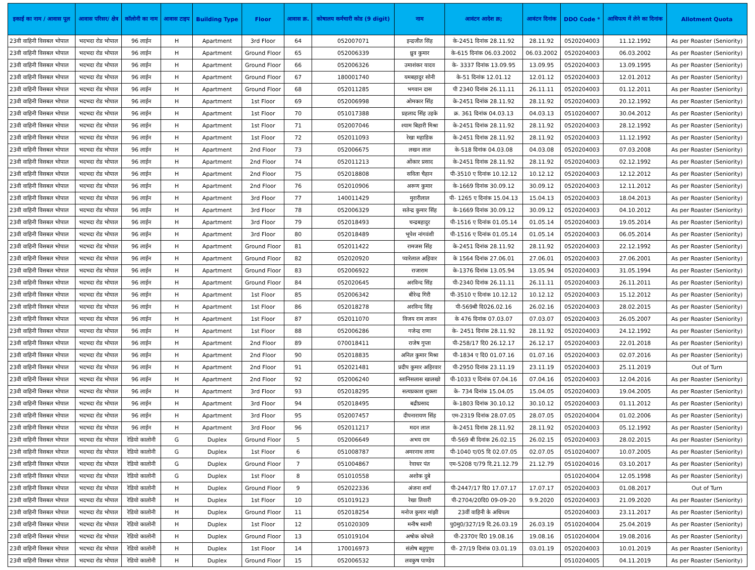| इकाई का नाम / आवास पूल | आवास परिसर/ क्षेत्र | कॉलोनी का नाम | आवास टाइप | Building Type | Floor | आवास क्र. | कोषालय कर्मचारी कोड (9 digit) | नाम | आवंटन आदेश क्र; | आवंटन दिनांक | DDO Code * | आधिपत्य में लेने का दिनांक | Allotment Quota |
| --- | --- | --- | --- | --- | --- | --- | --- | --- | --- | --- | --- | --- | --- |
| 23वी वाहिनी विसबल भोपाल | भदभदा रोड भोपाल | 96 लाईन | H | Apartment | 3rd Floor | 64 | 052007071 | इन्द्रजीत सिंह | के-2451 दिनांक 28.11.92 | 28.11.92 | 0520204003 | 11.12.1992 | As per Roaster (Seniority) |
| 23वी वाहिनी विसबल भोपाल | भदभदा रोड भोपाल | 96 लाईन | H | Apartment | Ground Floor | 65 | 052006339 | ध्रुव कुमार | के-615 दिनांक 06.03.2002 | 06.03.2002 | 0520204003 | 06.03.2002 | As per Roaster (Seniority) |
| 23वी वाहिनी विसबल भोपाल | भदभदा रोड भोपाल | 96 लाईन | H | Apartment | Ground Floor | 66 | 052006326 | उमाशंकर यादव | के- 3337 दिनांक 13.09.95 | 13.09.95 | 0520204003 | 13.09.1995 | As per Roaster (Seniority) |
| 23वी वाहिनी विसबल भोपाल | भदभदा रोड भोपाल | 96 लाईन | H | Apartment | Ground Floor | 67 | 180001740 | यमबहादुर सोनी | के-51 दिनांक 12.01.12 | 12.01.12 | 0520204003 | 12.01.2012 | As per Roaster (Seniority) |
| 23वी वाहिनी विसबल भोपाल | भदभदा रोड भोपाल | 96 लाईन | H | Apartment | Ground Floor | 68 | 052011285 | भगवान दास | पी 2340 दिनांक 26.11.11 | 26.11.11 | 0520204003 | 01.12.2011 | As per Roaster (Seniority) |
| 23वी वाहिनी विसबल भोपाल | भदभदा रोड भोपाल | 96 लाईन | H | Apartment | 1st Floor | 69 | 052006998 | ओमकार सिंह | के-2451 दिनांक 28.11.92 | 28.11.92 | 0520204003 | 20.12.1992 | As per Roaster (Seniority) |
| 23वी वाहिनी विसबल भोपाल | भदभदा रोड भोपाल | 96 लाईन | H | Apartment | 1st Floor | 70 | 051017388 | प्रहलाद सिंह उइके | क्र. 361 दिनांक 04.03.13 | 04.03.13 | 0510204007 | 30.04.2012 | As per Roaster (Seniority) |
| 23वी वाहिनी विसबल भोपाल | भदभदा रोड भोपाल | 96 लाईन | H | Apartment | 1st Floor | 71 | 052007046 | श्याम बिहारी मिश्रा | के-2451 दिनांक 28.11.92 | 28.11.92 | 0520204003 | 28.12.1992 | As per Roaster (Seniority) |
| 23वी वाहिनी विसबल भोपाल | भदभदा रोड भोपाल | 96 लाईन | H | Apartment | 1st Floor | 72 | 052011093 | रेखा महाडिक | के-2451 दिनांक 28.11.92 | 28.11.92 | 0520204003 | 11.12.1992 | As per Roaster (Seniority) |
| 23वी वाहिनी विसबल भोपाल | भदभदा रोड भोपाल | 96 लाईन | H | Apartment | 2nd Floor | 73 | 052006675 | लखन लाल | के-518 दिनांक 04.03.08 | 04.03.08 | 0520204003 | 07.03.2008 | As per Roaster (Seniority) |
| 23वी वाहिनी विसबल भोपाल | भदभदा रोड भोपाल | 96 लाईन | H | Apartment | 2nd Floor | 74 | 052011213 | ओंकार प्रसाद | के-2451 दिनांक 28.11.92 | 28.11.92 | 0520204003 | 02.12.1992 | As per Roaster (Seniority) |
| 23वी वाहिनी विसबल भोपाल | भदभदा रोड भोपाल | 96 लाईन | H | Apartment | 2nd Floor | 75 | 052018808 | सविता चैहान | पी-3510 ए दिनांक 10.12.12 | 10.12.12 | 0520204003 | 12.12.2012 | As per Roaster (Seniority) |
| 23वी वाहिनी विसबल भोपाल | भदभदा रोड भोपाल | 96 लाईन | H | Apartment | 2nd Floor | 76 | 052010906 | अरूण कुमार | के-1669 दिनांक 30.09.12 | 30.09.12 | 0520204003 | 12.11.2012 | As per Roaster (Seniority) |
| 23वी वाहिनी विसबल भोपाल | भदभदा रोड भोपाल | 96 लाईन | H | Apartment | 3rd Floor | 77 | 140011429 | मुरारीलाल | पी- 1265 ए दिनांक 15.04.13 | 15.04.13 | 0520204003 | 18.04.2013 | As per Roaster (Seniority) |
| 23वी वाहिनी विसबल भोपाल | भदभदा रोड भोपाल | 96 लाईन | H | Apartment | 3rd Floor | 78 | 052006329 | सतेन्द्र कुमार सिंह | के-1669 दिनांक 30.09.12 | 30.09.12 | 0520204003 | 04.10.2012 | As per Roaster (Seniority) |
| 23वी वाहिनी विसबल भोपाल | भदभदा रोड भोपाल | 96 लाईन | H | Apartment | 3rd Floor | 79 | 052018493 | चन्द्रबहादुर | पी-1516 ए दिनांक 01.05.14 | 01.05.14 | 0520204003 | 19.05.2014 | As per Roaster (Seniority) |
| 23वी वाहिनी विसबल भोपाल | भदभदा रोड भोपाल | 96 लाईन | H | Apartment | 3rd Floor | 80 | 052018489 | भूपेश नांगवंशी | पी-1516 ए दिनांक 01.05.14 | 01.05.14 | 0520204003 | 06.05.2014 | As per Roaster (Seniority) |
| 23वी वाहिनी विसबल भोपाल | भदभदा रोड भोपाल | 96 लाईन | H | Apartment | Ground Floor | 81 | 052011422 | रामजस सिंह | के-2451 दिनांक 28.11.92 | 28.11.92 | 0520204003 | 22.12.1992 | As per Roaster (Seniority) |
| 23वी वाहिनी विसबल भोपाल | भदभदा रोड भोपाल | 96 लाईन | H | Apartment | Ground Floor | 82 | 052020920 | प्यारेलाल अहिवार | के 1564 दिनांक 27.06.01 | 27.06.01 | 0520204003 | 27.06.2001 | As per Roaster (Seniority) |
| 23वी वाहिनी विसबल भोपाल | भदभदा रोड भोपाल | 96 लाईन | H | Apartment | Ground Floor | 83 | 052006922 | राजाराम | के-1376 दिनांक 13.05.94 | 13.05.94 | 0520204003 | 31.05.1994 | As per Roaster (Seniority) |
| 23वी वाहिनी विसबल भोपाल | भदभदा रोड भोपाल | 96 लाईन | H | Apartment | Ground Floor | 84 | 052020645 | अरविन्द सिंह | पी-2340 दिनांक 26.11.11 | 26.11.11 | 0520204003 | 26.11.2011 | As per Roaster (Seniority) |
| 23वी वाहिनी विसबल भोपाल | भदभदा रोड भोपाल | 96 लाईन | H | Apartment | 1st Floor | 85 | 052006342 | बीरेन्द्र गिरी | पी-3510 ए दिनांक 10.12.12 | 10.12.12 | 0520204003 | 15.12.2012 | As per Roaster (Seniority) |
| 23वी वाहिनी विसबल भोपाल | भदभदा रोड भोपाल | 96 लाईन | H | Apartment | 1st Floor | 86 | 052018278 | अरविन्द सिंह | पी-569बी दि026.02.16 | 26.02.16 | 0520204003 | 28.02.2015 | As per Roaster (Seniority) |
| 23वी वाहिनी विसबल भोपाल | भदभदा रोड भोपाल | 96 लाईन | H | Apartment | 1st Floor | 87 | 052011070 | विजय राम ताजन | के 476 दिनांक 07.03.07 | 07.03.07 | 0520204003 | 26.05.2007 | As per Roaster (Seniority) |
| 23वी वाहिनी विसबल भोपाल | भदभदा रोड भोपाल | 96 लाईन | H | Apartment | 1st Floor | 88 | 052006286 | गजेन्द्र राणा | के- 2451 दिनांक 28.11.92 | 28.11.92 | 0520204003 | 24.12.1992 | As per Roaster (Seniority) |
| 23वी वाहिनी विसबल भोपाल | भदभदा रोड भोपाल | 96 लाईन | H | Apartment | 2nd Floor | 89 | 070018411 | राजेष गुप्ता | पी-258/17 दि0 26.12.17 | 26.12.17 | 0520204003 | 22.01.2018 | As per Roaster (Seniority) |
| 23वी वाहिनी विसबल भोपाल | भदभदा रोड भोपाल | 96 लाईन | H | Apartment | 2nd Floor | 90 | 052018835 | अनिल कुमार मिश्रा | पी-1834 ए दि0 01.07.16 | 01.07.16 | 0520204003 | 02.07.2016 | As per Roaster (Seniority) |
| 23वी वाहिनी विसबल भोपाल | भदभदा रोड भोपाल | 96 लाईन | H | Apartment | 2nd Floor | 91 | 052021481 | प्रदीप कुमार अहिरवार | पी-2950 दिनांक 23.11.19 | 23.11.19 | 0520204003 | 25.11.2019 | Out of Turn |
| 23वी वाहिनी विसबल भोपाल | भदभदा रोड भोपाल | 96 लाईन | H | Apartment | 2nd Floor | 92 | 052006240 | स्तानिसलास खालखो | पी-1033 ए दिनांक 07.04.16 | 07.04.16 | 0520204003 | 12.04.2016 | As per Roaster (Seniority) |
| 23वी वाहिनी विसबल भोपाल | भदभदा रोड भोपाल | 96 लाईन | H | Apartment | 3rd Floor | 93 | 052018295 | सत्यप्रकाश शुक्ला | के- 734 दिनांक 15.04.05 | 15.04.05 | 0520204003 | 19.04.2005 | As per Roaster (Seniority) |
| 23वी वाहिनी विसबल भोपाल | भदभदा रोड भोपाल | 96 लाईन | H | Apartment | 3rd Floor | 94 | 052018495 | बद्रीप्रसाद | के-1803 दिनांक 30.10.12 | 30.10.12 | 0520204003 | 01.11.2012 | As per Roaster (Seniority) |
| 23वी वाहिनी विसबल भोपाल | भदभदा रोड भोपाल | 96 लाईन | H | Apartment | 3rd Floor | 95 | 052007457 | दीपनारायण सिंह | एम-2319 दिनांक 28.07.05 | 28.07.05 | 0520204004 | 01.02.2006 | As per Roaster (Seniority) |
| 23वी वाहिनी विसबल भोपाल | भदभदा रोड भोपाल | 96 लाईन | H | Apartment | 3rd Floor | 96 | 052011217 | मदन लाल | के-2451 दिनांक 28.11.92 | 28.11.92 | 0520204003 | 05.12.1992 | As per Roaster (Seniority) |
| 23वी वाहिनी विसबल भोपाल | भदभदा रोड भोपाल | रेडियो कालोनी | G | Duplex | Ground Floor | 5 | 052006649 | अभय राम | पी-569 बी दिनांक 26.02.15 | 26.02.15 | 0520204003 | 28.02.2015 | As per Roaster (Seniority) |
| 23वी वाहिनी विसबल भोपाल | भदभदा रोड भोपाल | रेडियो कालोनी | G | Duplex | 1st Floor | 6 | 051008787 | अमरनाथ लामा | पी-1040 ए/05 दि 02.07.05 | 02.07.05 | 0510204007 | 10.07.2005 | As per Roaster (Seniority) |
| 23वी वाहिनी विसबल भोपाल | भदभदा रोड भोपाल | रेडियो कालोनी | G | Duplex | Ground Floor | 7 | 051004867 | रेवाधर पंत | एम-5208 ए/79 दि.21.12.79 | 21.12.79 | 0510204016 | 03.10.2017 | As per Roaster (Seniority) |
| 23वी वाहिनी विसबल भोपाल | भदभदा रोड भोपाल | रेडियो कालोनी | G | Duplex | 1st Floor | 8 | 051010558 | अशोक दुबे | | | 0510204004 | 12.05.1998 | As per Roaster (Seniority) |
| 23वी वाहिनी विसबल भोपाल | भदभदा रोड भोपाल | रेडियो कालोनी | H | Duplex | Ground Floor | 9 | 052022336 | अंजना शर्मा | पी-2447/17 दि0 17.07.17 | 17.07.17 | 0520204003 | 01.08.2017 | Out of Turn |
| 23वी वाहिनी विसबल भोपाल | भदभदा रोड भोपाल | रेडियो कालोनी | H | Duplex | 1st Floor | 10 | 051019123 | रेखा तिवारी | पी-2704/20दि0 09-09-20 | 9.9.2020 | 0520204003 | 21.09.2020 | As per Roaster (Seniority) |
| 23वी वाहिनी विसबल भोपाल | भदभदा रोड भोपाल | रेडियो कालोनी | H | Duplex | Ground Floor | 11 | 052018254 | मनोज कुमार मांझी | 23वीं वाहिनी के अधिपत्य | | 0520204003 | 23.11.2017 | As per Roaster (Seniority) |
| 23वी वाहिनी विसबल भोपाल | भदभदा रोड भोपाल | रेडियो कालोनी | H | Duplex | 1st Floor | 12 | 051020309 | मनीष स्वामी | पु0मु0/327/19 दि.26.03.19 | 26.03.19 | 0510204004 | 25.04.2019 | As per Roaster (Seniority) |
| 23वी वाहिनी विसबल भोपाल | भदभदा रोड भोपाल | रेडियो कालोनी | H | Duplex | Ground Floor | 13 | 051019104 | अषोक कोचले | पी-2370ए दि0 19.08.16 | 19.08.16 | 0510204004 | 19.08.2016 | As per Roaster (Seniority) |
| 23वी वाहिनी विसबल भोपाल | भदभदा रोड भोपाल | रेडियो कालोनी | H | Duplex | 1st Floor | 14 | 170016973 | संतोष बहुगुणा | पी- 27/19 दिनांक 03.01.19 | 03.01.19 | 0520204003 | 10.01.2019 | As per Roaster (Seniority) |
| 23वी वाहिनी विसबल भोपाल | भदभदा रोड भोपाल | रेडियो कालोनी | H | Duplex | Ground Floor | 15 | 052006532 | लवकुष पाण्डेय | | | 0510204005 | 04.11.2019 | As per Roaster (Seniority) |